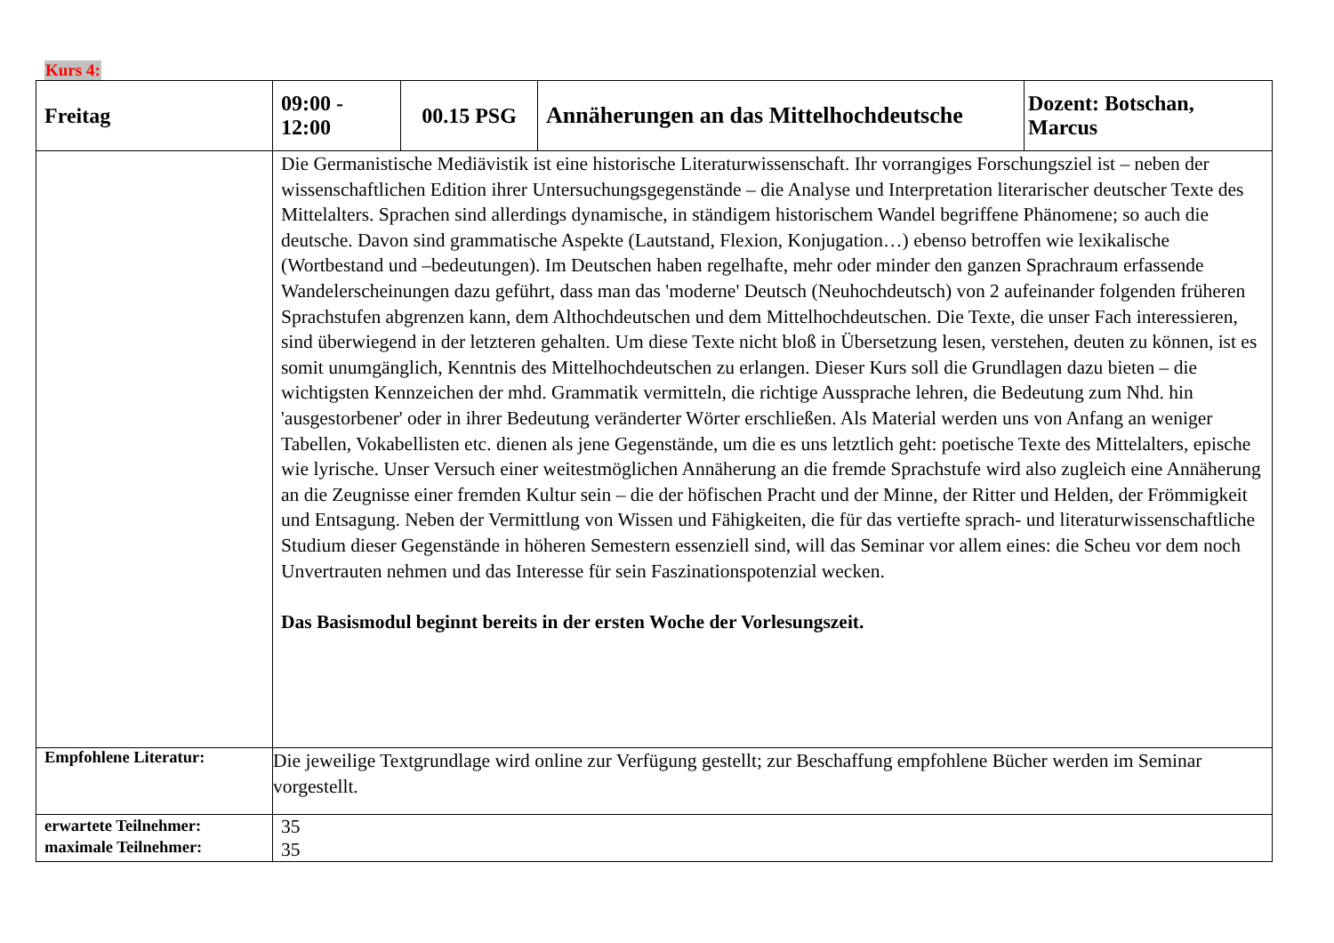Kurs 4:
| Freitag | 09:00 - 12:00 | 00.15 PSG | Annäherungen an das Mittelhochdeutsche | Dozent: Botschan, Marcus |
| | Die Germanistische Mediävistik ist eine historische Literaturwissenschaft. Ihr vorrangiges Forschungsziel ist – neben der wissenschaftlichen Edition ihrer Untersuchungsgegenstände – die Analyse und Interpretation literarischer deutscher Texte des Mittelalters. Sprachen sind allerdings dynamische, in ständigem historischem Wandel begriffene Phänomene; so auch die deutsche. Davon sind grammatische Aspekte (Lautstand, Flexion, Konjugation…) ebenso betroffen wie lexikalische (Wortbestand und –bedeutungen). Im Deutschen haben regelhafte, mehr oder minder den ganzen Sprachraum erfassende Wandelerscheinungen dazu geführt, dass man das 'moderne' Deutsch (Neuhochdeutsch) von 2 aufeinander folgenden früheren Sprachstufen abgrenzen kann, dem Althochdeutschen und dem Mittelhochdeutschen. Die Texte, die unser Fach interessieren, sind überwiegend in der letzteren gehalten. Um diese Texte nicht bloß in Übersetzung lesen, verstehen, deuten zu können, ist es somit unumgänglich, Kenntnis des Mittelhochdeutschen zu erlangen. Dieser Kurs soll die Grundlagen dazu bieten – die wichtigsten Kennzeichen der mhd. Grammatik vermitteln, die richtige Aussprache lehren, die Bedeutung zum Nhd. hin 'ausgestorbener' oder in ihrer Bedeutung veränderter Wörter erschließen. Als Material werden uns von Anfang an weniger Tabellen, Vokabellisten etc. dienen als jene Gegenstände, um die es uns letztlich geht: poetische Texte des Mittelalters, epische wie lyrische. Unser Versuch einer weitestmöglichen Annäherung an die fremde Sprachstufe wird also zugleich eine Annäherung an die Zeugnisse einer fremden Kultur sein – die der höfischen Pracht und der Minne, der Ritter und Helden, der Frömmigkeit und Entsagung. Neben der Vermittlung von Wissen und Fähigkeiten, die für das vertiefte sprach- und literaturwissenschaftliche Studium dieser Gegenstände in höheren Semestern essenziell sind, will das Seminar vor allem eines: die Scheu vor dem noch Unvertrauten nehmen und das Interesse für sein Faszinationspotenzial wecken. Das Basismodul beginnt bereits in der ersten Woche der Vorlesungszeit. | | | |
| Empfohlene Literatur: | Die jeweilige Textgrundlage wird online zur Verfügung gestellt; zur Beschaffung empfohlene Bücher werden im Seminar vorgestellt. | | | |
| erwartete Teilnehmer: maximale Teilnehmer: | 35 35 | | | |